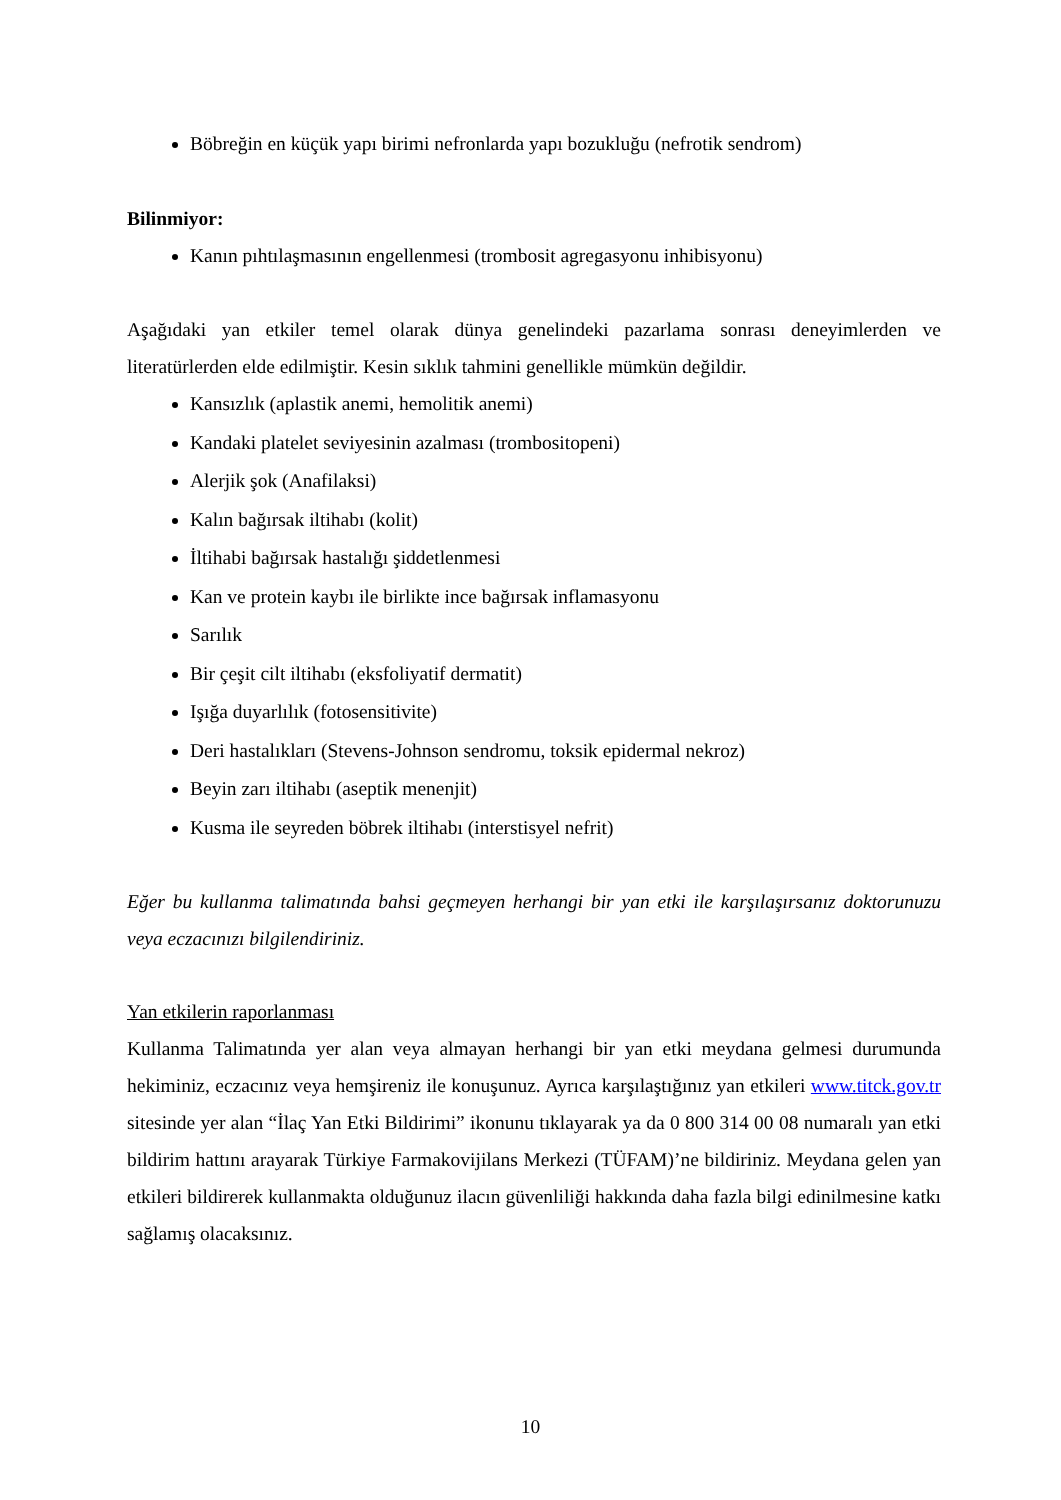Böbreğin en küçük yapı birimi nefronlarda yapı bozukluğu (nefrotik sendrom)
Bilinmiyor:
Kanın pıhtılaşmasının engellenmesi (trombosit agregasyonu inhibisyonu)
Aşağıdaki yan etkiler temel olarak dünya genelindeki pazarlama sonrası deneyimlerden ve literatürlerden elde edilmiştir. Kesin sıklık tahmini genellikle mümkün değildir.
Kansızlık (aplastik anemi, hemolitik anemi)
Kandaki platelet seviyesinin azalması (trombositopeni)
Alerjik şok (Anafilaksi)
Kalın bağırsak iltihabı (kolit)
İltihabi bağırsak hastalığı şiddetlenmesi
Kan ve protein kaybı ile birlikte ince bağırsak inflamasyonu
Sarılık
Bir çeşit cilt iltihabı (eksfoliyatif dermatit)
Işığa duyarlılık (fotosensitivite)
Deri hastalıkları (Stevens-Johnson sendromu, toksik epidermal nekroz)
Beyin zarı iltihabı (aseptik menenjit)
Kusma ile seyreden böbrek iltihabı (interstisyel nefrit)
Eğer bu kullanma talimatında bahsi geçmeyen herhangi bir yan etki ile karşılaşırsanız doktorunuzu veya eczacınızı bilgilendiriniz.
Yan etkilerin raporlanması
Kullanma Talimatında yer alan veya almayan herhangi bir yan etki meydana gelmesi durumunda hekiminiz, eczacınız veya hemşireniz ile konuşunuz. Ayrıca karşılaştığınız yan etkileri www.titck.gov.tr sitesinde yer alan “İlaç Yan Etki Bildirimi” ikonunu tıklayarak ya da 0 800 314 00 08 numaralı yan etki bildirim hattını arayarak Türkiye Farmakovijilans Merkezi (TÜFAM)’ne bildiriniz. Meydana gelen yan etkileri bildirerek kullanmakta olduğunuz ilacın güvenliliği hakkında daha fazla bilgi edinilmesine katkı sağlamış olacaksınız.
10